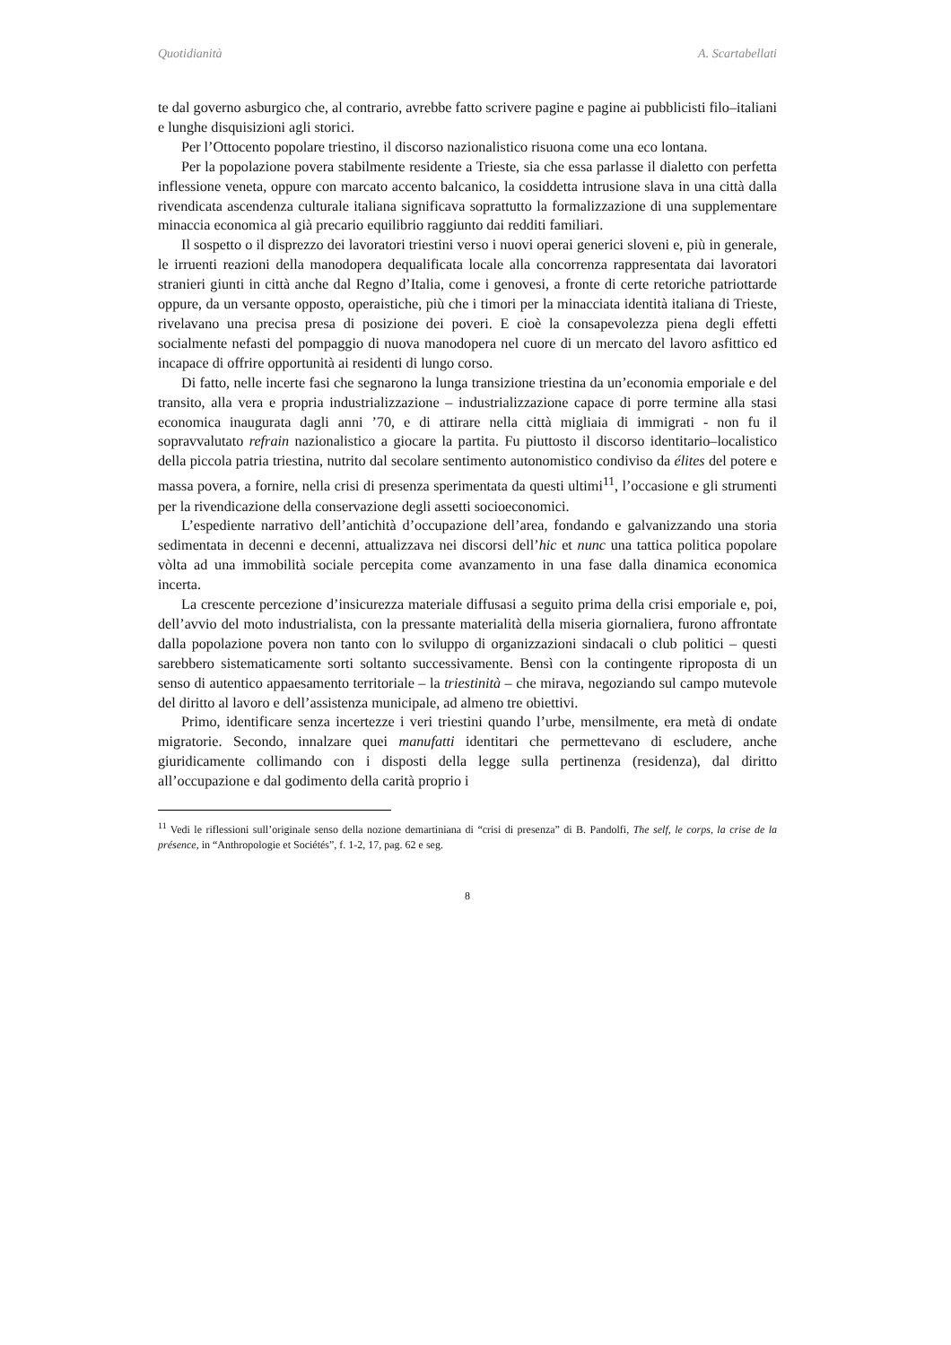Quotidianità A. Scartabellati
te dal governo asburgico che, al contrario, avrebbe fatto scrivere pagine e pagine ai pubblicisti filo–italiani e lunghe disquisizioni agli storici.
Per l’Ottocento popolare triestino, il discorso nazionalistico risuona come una eco lontana.
Per la popolazione povera stabilmente residente a Trieste, sia che essa parlasse il dialetto con perfetta inflessione veneta, oppure con marcato accento balcanico, la cosiddetta intrusione slava in una città dalla rivendicata ascendenza culturale italiana significava soprattutto la formalizzazione di una supplementare minaccia economica al già precario equilibrio raggiunto dai redditi familiari.
Il sospetto o il disprezzo dei lavoratori triestini verso i nuovi operai generici sloveni e, più in generale, le irruenti reazioni della manodopera dequalificata locale alla concorrenza rappresentata dai lavoratori stranieri giunti in città anche dal Regno d’Italia, come i genovesi, a fronte di certe retoriche patriottarde oppure, da un versante opposto, operaistiche, più che i timori per la minacciata identità italiana di Trieste, rivelavano una precisa presa di posizione dei poveri. E cioè la consapevolezza piena degli effetti socialmente nefasti del pompaggio di nuova manodopera nel cuore di un mercato del lavoro asfittico ed incapace di offrire opportunità ai residenti di lungo corso.
Di fatto, nelle incerte fasi che segnarono la lunga transizione triestina da un’economia emporiale e del transito, alla vera e propria industrializzazione – industrializzazione capace di porre termine alla stasi economica inaugurata dagli anni ’70, e di attirare nella città migliaia di immigrati - non fu il sopravvalutato refrain nazionalistico a giocare la partita. Fu piuttosto il discorso identitario–localistico della piccola patria triestina, nutrito dal secolare sentimento autonomistico condiviso da élites del potere e massa povera, a fornire, nella crisi di presenza sperimentata da questi ultimi<sup>11</sup>, l’occasione e gli strumenti per la rivendicazione della conservazione degli assetti socioeconomici.
L’espediente narrativo dell’antichità d’occupazione dell’area, fondando e galvanizzando una storia sedimentata in decenni e decenni, attualizzava nei discorsi dell’hic et nunc una tattica politica popolare vòlta ad una immobilità sociale percepita come avanzamento in una fase dalla dinamica economica incerta.
La crescente percezione d’insicurezza materiale diffusasi a seguito prima della crisi emporiale e, poi, dell’avvio del moto industrialista, con la pressante materialità della miseria giornaliera, furono affrontate dalla popolazione povera non tanto con lo sviluppo di organizzazioni sindacali o club politici – questi sarebbero sistematicamente sorti soltanto successivamente. Bensì con la contingente riproposta di un senso di autentico appaesamento territoriale – la triestinità – che mirava, negoziando sul campo mutevole del diritto al lavoro e dell’assistenza municipale, ad almeno tre obiettivi.
Primo, identificare senza incertezze i veri triestini quando l’urbe, mensilmente, era metà di ondate migratorie. Secondo, innalzare quei manufatti identitari che permettevano di escludere, anche giuridicamente collimando con i disposti della legge sulla pertinenza (residenza), dal diritto all’occupazione e dal godimento della carità proprio i
<sup>11</sup> Vedi le riflessioni sull’originale senso della nozione demartiniana di “crisi di presenza” di B. Pandolfi, The self, le corps, la crise de la présence, in “Anthropologie et Sociétés”, f. 1-2, 17, pag. 62 e seg.
8